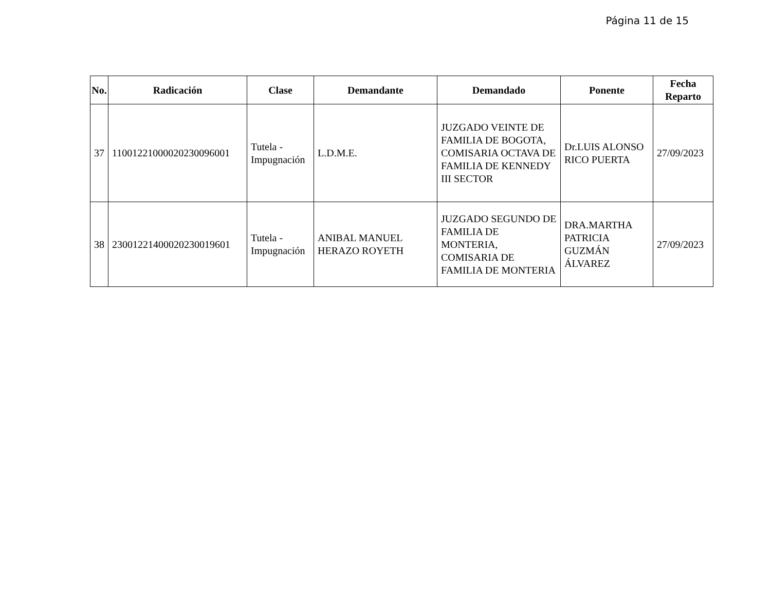Página 11 de 15
| No. | Radicación | Clase | Demandante | Demandado | Ponente | Fecha Reparto |
| --- | --- | --- | --- | --- | --- | --- |
| 37 | 11001221000020230096001 | Tutela - Impugnación | L.D.M.E. | JUZGADO VEINTE DE FAMILIA DE BOGOTA, COMISARIA OCTAVA DE FAMILIA DE KENNEDY III SECTOR | Dr.LUIS ALONSO RICO PUERTA | 27/09/2023 |
| 38 | 23001221400020230019601 | Tutela - Impugnación | ANIBAL MANUEL HERAZO ROYETH | JUZGADO SEGUNDO DE FAMILIA DE MONTERIA, COMISARIA DE FAMILIA DE MONTERIA | DRA.MARTHA PATRICIA GUZMÁN ÁLVAREZ | 27/09/2023 |